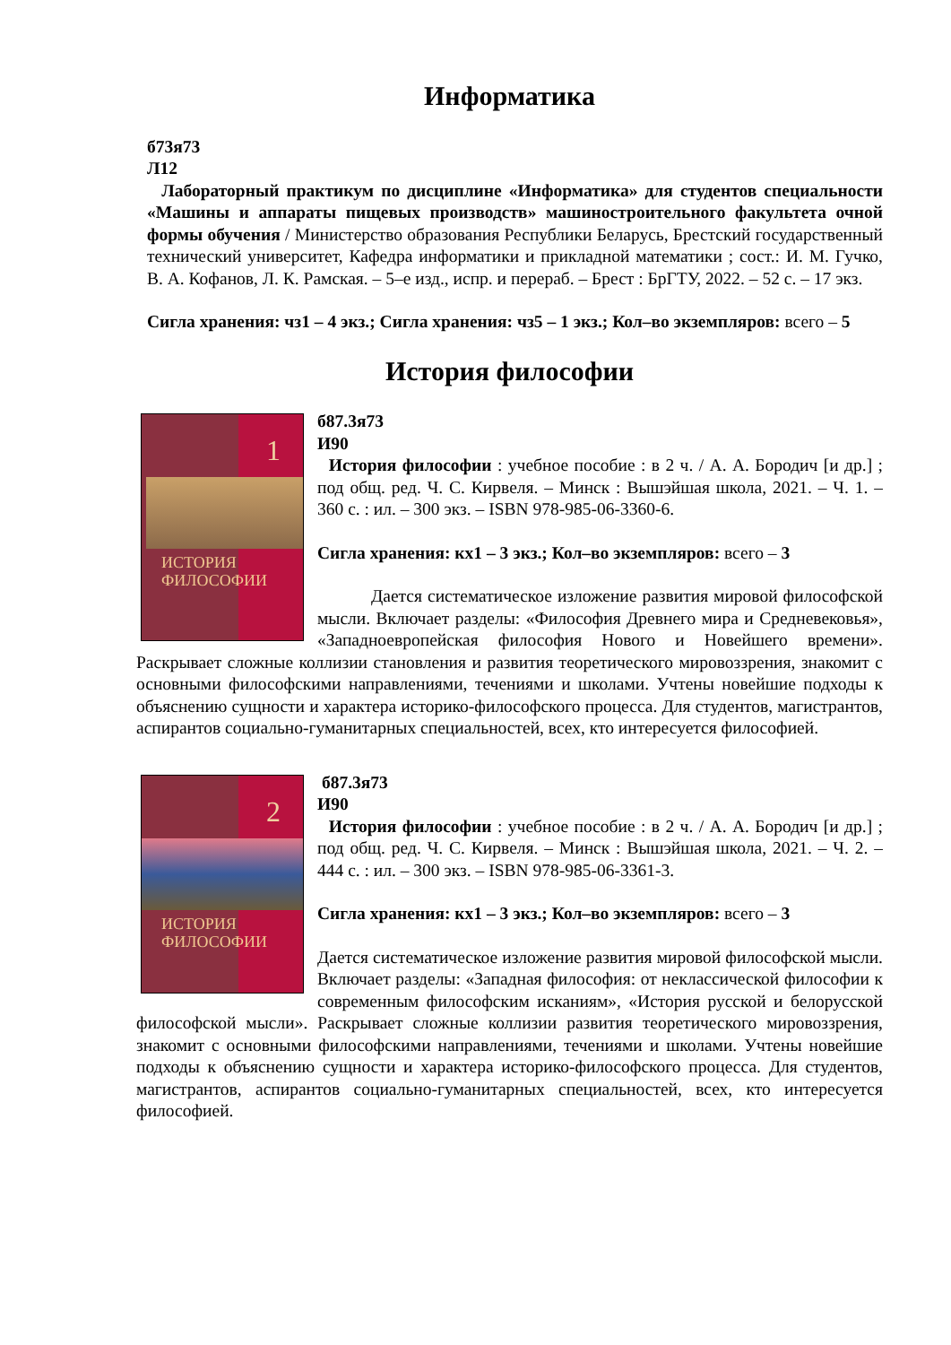Информатика
б73я73
Л12
Лабораторный практикум по дисциплине «Информатика» для студентов специальности «Машины и аппараты пищевых производств» машиностроительного факультета очной формы обучения / Министерство образования Республики Беларусь, Брестский государственный технический университет, Кафедра информатики и прикладной математики ; сост.: И. М. Гучко, В. А. Кофанов, Л. К. Рамская. – 5–е изд., испр. и перераб. – Брест : БрГТУ, 2022. – 52 с. – 17 экз.
Сигла хранения: чз1 – 4 экз.; Сигла хранения: чз5 – 1 экз.; Кол–во экземпляров: всего – 5
История философии
1
ИСТОРИЯ
ФИЛОСОФИИ
б87.3я73
И90
История философии : учебное пособие : в 2 ч. / А. А. Бородич [и др.] ; под общ. ред. Ч. С. Кирвеля. – Минск : Вышэйшая школа, 2021. – Ч. 1. – 360 с. : ил. – 300 экз. – ISBN 978-985-06-3360-6.
Сигла хранения: кх1 – 3 экз.; Кол–во экземпляров: всего – 3
Дается систематическое изложение развития мировой философской мысли. Включает разделы: «Философия Древнего мира и Средневековья», «Западноевропейская философия Нового и Новейшего времени». Раскрывает сложные коллизии становления и развития теоретического мировоззрения, знакомит с основными философскими направлениями, течениями и школами. Учтены новейшие подходы к объяснению сущности и характера историко-философского процесса. Для студентов, магистрантов, аспирантов социально-гуманитарных специальностей, всех, кто интересуется философией.
2
ИСТОРИЯ
ФИЛОСОФИИ
б87.3я73
И90
История философии : учебное пособие : в 2 ч. / А. А. Бородич [и др.] ; под общ. ред. Ч. С. Кирвеля. – Минск : Вышэйшая школа, 2021. – Ч. 2. – 444 с. : ил. – 300 экз. – ISBN 978-985-06-3361-3.
Сигла хранения: кх1 – 3 экз.; Кол–во экземпляров: всего – 3
Дается систематическое изложение развития мировой философской мысли. Включает разделы: «Западная философия: от неклассической философии к современным философским исканиям», «История русской и белорусской философской мысли». Раскрывает сложные коллизии развития теоретического мировоззрения, знакомит с основными философскими направлениями, течениями и школами. Учтены новейшие подходы к объяснению сущности и характера историко-философского процесса. Для студентов, магистрантов, аспирантов социально-гуманитарных специальностей, всех, кто интересуется философией.